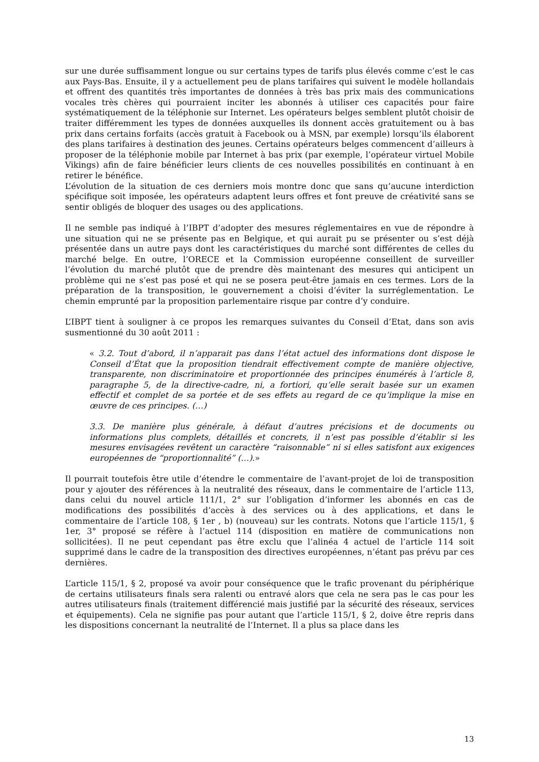sur une durée suffisamment longue ou sur certains types de tarifs plus élevés comme c’est le cas aux Pays-Bas. Ensuite, il y a actuellement peu de plans tarifaires qui suivent le modèle hollandais et offrent des quantités très importantes de données à très bas prix mais des communications vocales très chères qui pourraient inciter les abonnés à utiliser ces capacités pour faire systématiquement de la téléphonie sur Internet. Les opérateurs belges semblent plutôt choisir de traiter différemment les types de données auxquelles ils donnent accès gratuitement ou à bas prix dans certains forfaits (accès gratuit à Facebook ou à MSN, par exemple) lorsqu’ils élaborent des plans tarifaires à destination des jeunes. Certains opérateurs belges commencent d’ailleurs à proposer de la téléphonie mobile par Internet à bas prix (par exemple, l’opérateur virtuel Mobile Vikings) afin de faire bénéficier leurs clients de ces nouvelles possibilités en continuant à en retirer le bénéfice.
L’évolution de la situation de ces derniers mois montre donc que sans qu’aucune interdiction spécifique soit imposée, les opérateurs adaptent leurs offres et font preuve de créativité sans se sentir obligés de bloquer des usages ou des applications.
Il ne semble pas indiqué à l’IBPT d’adopter des mesures réglementaires en vue de répondre à une situation qui ne se présente pas en Belgique, et qui aurait pu se présenter ou s’est déjà présentée dans un autre pays dont les caractéristiques du marché sont différentes de celles du marché belge. En outre, l’ORECE et la Commission européenne conseillent de surveiller l’évolution du marché plutôt que de prendre dès maintenant des mesures qui anticipent un problème qui ne s’est pas posé et qui ne se posera peut-être jamais en ces termes. Lors de la préparation de la transposition, le gouvernement a choisi d’éviter la surréglementation. Le chemin emprunté par la proposition parlementaire risque par contre d’y conduire.
L’IBPT tient à souligner à ce propos les remarques suivantes du Conseil d’Etat, dans son avis susmentionné du 30 août 2011 :
« 3.2. Tout d’abord, il n’apparait pas dans l’état actuel des informations dont dispose le Conseil d’État que la proposition tiendrait effectivement compte de manière objective, transparente, non discriminatoire et proportionnée des principes énumérés à l’article 8, paragraphe 5, de la directive-cadre, ni, a fortiori, qu’elle serait basée sur un examen effectif et complet de sa portée et de ses effets au regard de ce qu’implique la mise en œuvre de ces principes. (…)
3.3. De manière plus générale, à défaut d’autres précisions et de documents ou informations plus complets, détaillés et concrets, il n’est pas possible d’établir si les mesures envisagées revêtent un caractère “raisonnable” ni si elles satisfont aux exigences européennes de “proportionnalité” (…).»
Il pourrait toutefois être utile d’étendre le commentaire de l’avant-projet de loi de transposition pour y ajouter des références à la neutralité des réseaux, dans le commentaire de l’article 113, dans celui du nouvel article 111/1, 2° sur l’obligation d’informer les abonnés en cas de modifications des possibilités d’accès à des services ou à des applications, et dans le commentaire de l’article 108, § 1er , b) (nouveau) sur les contrats. Notons que l’article 115/1, § 1er, 3° proposé se réfère à l’actuel 114 (disposition en matière de communications non sollicitées). Il ne peut cependant pas être exclu que l’alinéa 4 actuel de l’article 114 soit supprimé dans le cadre de la transposition des directives européennes, n’étant pas prévu par ces dernières.
L’article 115/1, § 2, proposé va avoir pour conséquence que le trafic provenant du périphérique de certains utilisateurs finals sera ralenti ou entravé alors que cela ne sera pas le cas pour les autres utilisateurs finals (traitement différencié mais justifié par la sécurité des réseaux, services et équipements). Cela ne signifie pas pour autant que l’article 115/1, § 2, doive être repris dans les dispositions concernant la neutralité de l’Internet. Il a plus sa place dans les
13